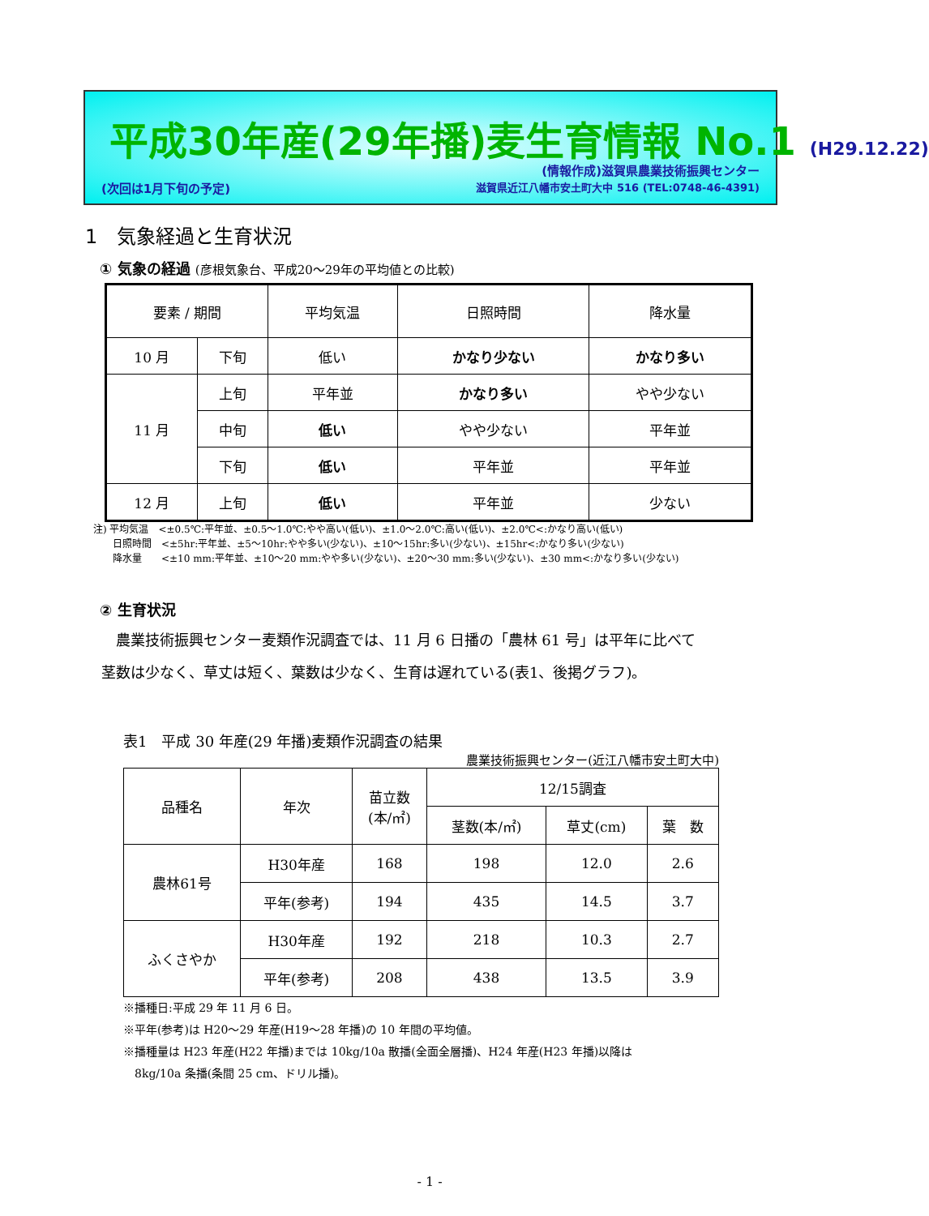平成30年産(29年播)麦生育情報 No.1 (H29.12.22)
(情報作成)滋賀県農業技術振興センター
滋賀県近江八幡市安土町大中 516 (TEL:0748-46-4391)
(次回は1月下旬の予定)
1　気象経過と生育状況
① 気象の経過 (彦根気象台、平成20～29年の平均値との比較)
| 要素 / 期間 | | 平均気温 | 日照時間 | 降水量 |
| --- | --- | --- | --- | --- |
| 10 月 | 下旬 | 低い | かなり少ない | かなり多い |
| 11 月 | 上旬 | 平年並 | かなり多い | やや少ない |
| | 中旬 | 低い | やや少ない | 平年並 |
| | 下旬 | 低い | 平年並 | 平年並 |
| 12 月 | 上旬 | 低い | 平年並 | 少ない |
注) 平均気温　<±0.5℃:平年並、±0.5～1.0℃:やや高い(低い)、±1.0～2.0℃:高い(低い)、±2.0℃<:かなり高い(低い)
　　日照時間　<±5hr:平年並、±5～10hr:やや多い(少ない)、±10～15hr:多い(少ない)、±15hr<:かなり多い(少ない)
　　降水量　　<±10 mm:平年並、±10～20 mm:やや多い(少ない)、±20～30 mm:多い(少ない)、±30 mm<:かなり多い(少ない)
② 生育状況
　農業技術振興センター麦類作況調査では、11 月 6 日播の「農林 61 号」は平年に比べて
茎数は少なく、草丈は短く、葉数は少なく、生育は遅れている(表1、後掲グラフ)。
表1　平成 30 年産(29 年播)麦類作況調査の結果
農業技術振興センター(近江八幡市安土町大中)
| 品種名 | 年次 | 苗立数 (本/㎡) | 12/15調査 | | |
| --- | --- | --- | --- | --- | --- |
| | | | 茎数(本/㎡) | 草丈(cm) | 葉 数 |
| 農林61号 | H30年産 | 168 | 198 | 12.0 | 2.6 |
| | 平年(参考) | 194 | 435 | 14.5 | 3.7 |
| ふくさやか | H30年産 | 192 | 218 | 10.3 | 2.7 |
| | 平年(参考) | 208 | 438 | 13.5 | 3.9 |
※播種日:平成 29 年 11 月 6 日。
※平年(参考)は H20～29 年産(H19～28 年播)の 10 年間の平均値。
※播種量は H23 年産(H22 年播)までは 10kg/10a 散播(全面全層播)、H24 年産(H23 年播)以降は
　8kg/10a 条播(条間 25 cm、ドリル播)。
- 1 -